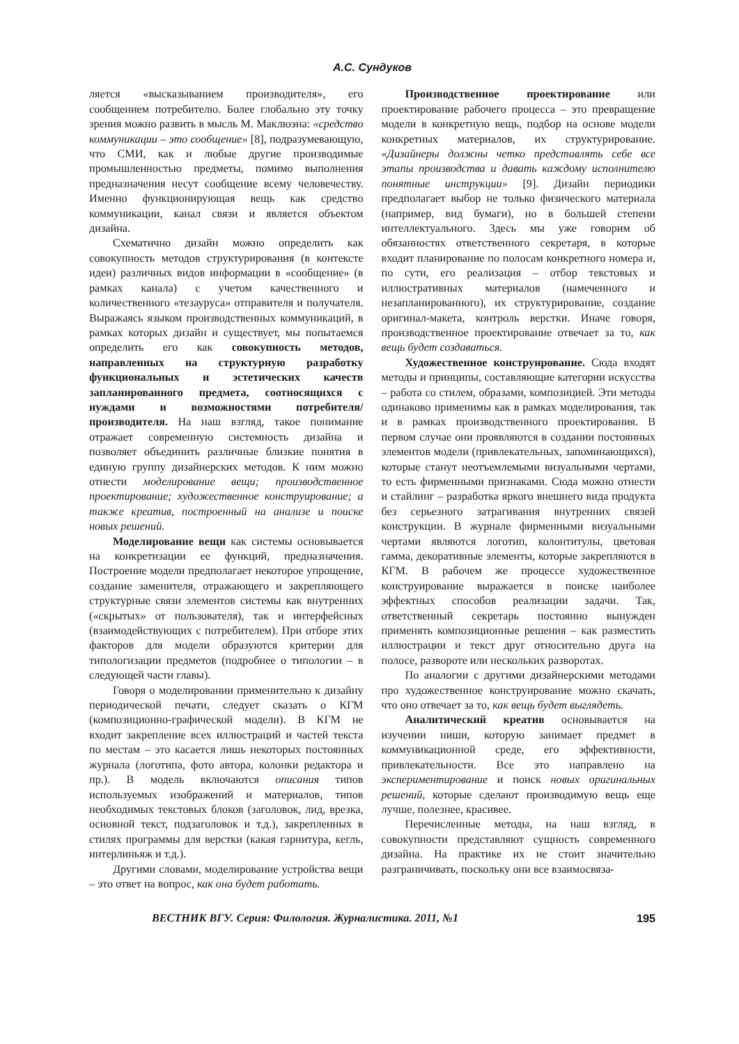А.С. Сундуков
ляется «высказыванием производителя», его сообщением потребителю. Более глобально эту точку зрения можно развить в мысль М. Маклюэна: «средство коммуникации – это сообщение» [8], подразумевающую, что СМИ, как и любые другие производимые промышленностью предметы, помимо выполнения предназначения несут сообщение всему человечеству. Именно функционирующая вещь как средство коммуникации, канал связи и является объектом дизайна.
Схематично дизайн можно определить как совокупность методов структурирования (в контексте идеи) различных видов информации в «сообщение» (в рамках канала) с учетом качественного и количественного «тезауруса» отправителя и получателя. Выражаясь языком производственных коммуникаций, в рамках которых дизайн и существует, мы попытаемся определить его как совокупность методов, направленных на структурную разработку функциональных и эстетических качеств запланированного предмета, соотносящихся с нуждами и возможностями потребителя/производителя. На наш взгляд, такое понимание отражает современную системность дизайна и позволяет объединить различные близкие понятия в единую группу дизайнерских методов. К ним можно отнести моделирование вещи; производственное проектирование; художественное конструирование; а также креатив, построенный на анализе и поиске новых решений.
Моделирование вещи как системы основывается на конкретизации ее функций, предназначения. Построение модели предполагает некоторое упрощение, создание заменителя, отражающего и закрепляющего структурные связи элементов системы как внутренних («скрытых» от пользователя), так и интерфейсных (взаимодействующих с потребителем). При отборе этих факторов для модели образуются критерии для типологизации предметов (подробнее о типологии – в следующей части главы).
Говоря о моделировании применительно к дизайну периодической печати, следует сказать о КГМ (композиционно-графической модели). В КГМ не входит закрепление всех иллюстраций и частей текста по местам – это касается лишь некоторых постоянных журнала (логотипа, фото автора, колонки редактора и пр.). В модель включаются описания типов используемых изображений и материалов, типов необходимых текстовых блоков (заголовок, лид, врезка, основной текст, подзаголовок и т.д.), закрепленных в стилях программы для верстки (какая гарнитура, кегль, интерлиньяж и т.д.).
Другими словами, моделирование устройства вещи – это ответ на вопрос, как она будет работать.
Производственное проектирование или проектирование рабочего процесса – это превращение модели в конкретную вещь, подбор на основе модели конкретных материалов, их структурирование. «Дизайнеры должны четко представлять себе все этапы производства и давать каждому исполнителю понятные инструкции» [9]. Дизайн периодики предполагает выбор не только физического материала (например, вид бумаги), но в большей степени интеллектуального. Здесь мы уже говорим об обязанностях ответственного секретаря, в которые входит планирование по полосам конкретного номера и, по сути, его реализация – отбор текстовых и иллюстративных материалов (намеченного и незапланированного), их структурирование, создание оригинал-макета, контроль верстки. Иначе говоря, производственное проектирование отвечает за то, как вещь будет создаваться.
Художественное конструирование. Сюда входят методы и принципы, составляющие категории искусства – работа со стилем, образами, композицией. Эти методы одинаково применимы как в рамках моделирования, так и в рамках производственного проектирования. В первом случае они проявляются в создании постоянных элементов модели (привлекательных, запоминающихся), которые станут неотъемлемыми визуальными чертами, то есть фирменными признаками. Сюда можно отнести и стайлинг – разработка яркого внешнего вида продукта без серьезного затрагивания внутренних связей конструкции. В журнале фирменными визуальными чертами являются логотип, колонтитулы, цветовая гамма, декоративные элементы, которые закрепляются в КГМ. В рабочем же процессе художественное конструирование выражается в поиске наиболее эффектных способов реализации задачи. Так, ответственный секретарь постоянно вынужден применять композиционные решения – как разместить иллюстрации и текст друг относительно друга на полосе, развороте или нескольких разворотах.
По аналогии с другими дизайнерскими методами про художественное конструирование можно скачать, что оно отвечает за то, как вещь будет выглядеть.
Аналитический креатив основывается на изучении ниши, которую занимает предмет в коммуникационной среде, его эффективности, привлекательности. Все это направлено на экспериментирование и поиск новых оригинальных решений, которые сделают производимую вещь еще лучше, полезнее, красивее.
Перечисленные методы, на наш взгляд, в совокупности представляют сущность современного дизайна. На практике их не стоит значительно разграничивать, поскольку они все взаимосвяза-
ВЕСТНИК ВГУ. Серия: Филология. Журналистика. 2011, №1 195